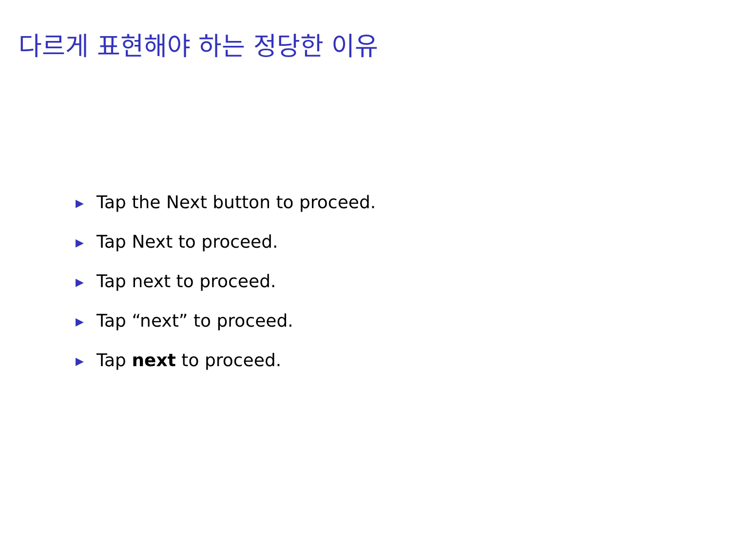다르게 표현해야 하는 정당한 이유
▶ Tap the Next button to proceed.
▶ Tap Next to proceed.
▶ Tap next to proceed.
▶ Tap “next” to proceed.
▶ Tap next to proceed.